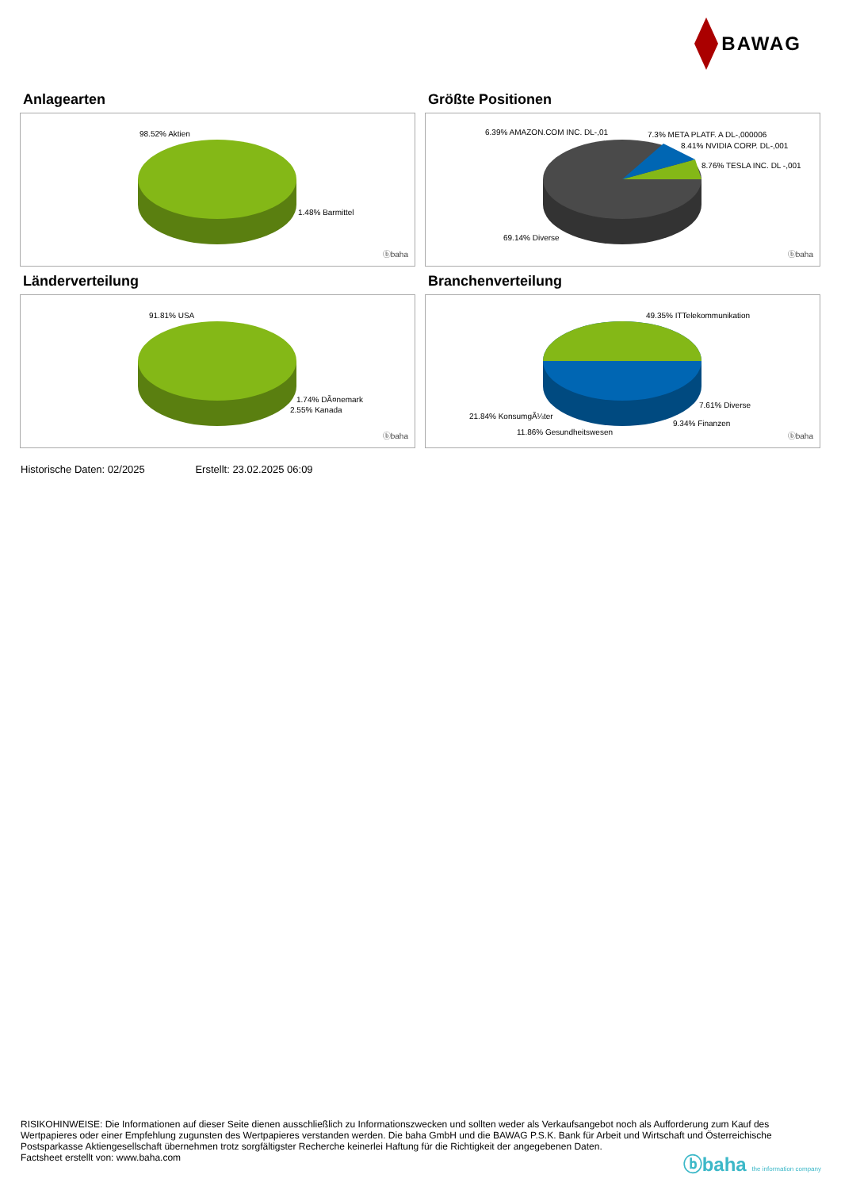BAWAG
Anlagearten
98.52% Aktien
1.48% Barmittel
ⓑbaha
Größte Positionen
6.39% AMAZON.COM INC. DL-,01 7.3% META PLATF. A DL-,000006
8.41% NVIDIA CORP. DL-,001
8.76% TESLA INC. DL -,001
69.14% Diverse
ⓑbaha
Länderverteilung
91.81% USA
1.74% DÃ¤nemark
2.55% Kanada
ⓑbaha
Branchenverteilung
49.35% ITTelekommunikation
7.61% Diverse
21.84% KonsumgÃ¼ter
9.34% Finanzen
11.86% Gesundheitswesen ⓑbaha
Historische Daten: 02/2025 Erstellt: 23.02.2025 06:09
RISIKOHINWEISE: Die Informationen auf dieser Seite dienen ausschließlich zu Informationszwecken und sollten weder als Verkaufsangebot noch als Aufforderung zum Kauf des Wertpapieres oder einer Empfehlung zugunsten des Wertpapieres verstanden werden. Die baha GmbH und die BAWAG P.S.K. Bank für Arbeit und Wirtschaft und Österreichische Postsparkasse Aktiengesellschaft übernehmen trotz sorgfältigster Recherche keinerlei Haftung für die Richtigkeit der angegebenen Daten.
Factsheet erstellt von: www.baha.com
ⓑbaha the information company